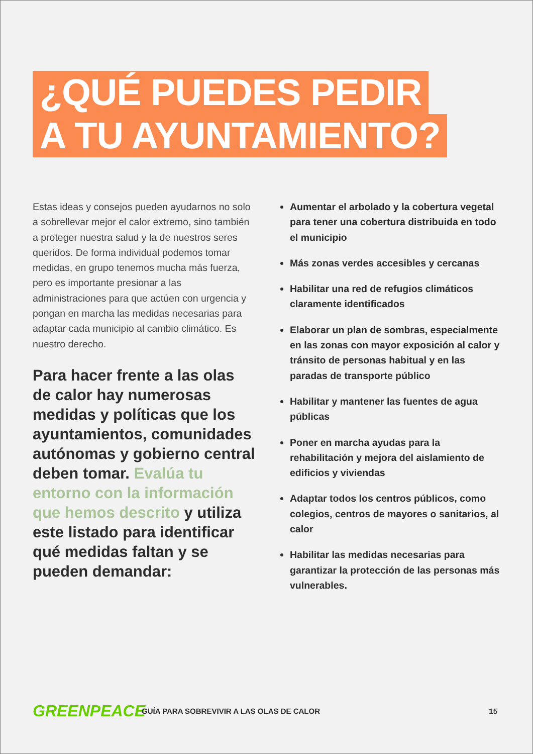¿QUÉ PUEDES PEDIR
A TU AYUNTAMIENTO?
Estas ideas y consejos pueden ayudarnos no solo a sobrellevar mejor el calor extremo, sino también a proteger nuestra salud y la de nuestros seres queridos. De forma individual podemos tomar medidas, en grupo tenemos mucha más fuerza, pero es importante presionar a las administraciones para que actúen con urgencia y pongan en marcha las medidas necesarias para adaptar cada municipio al cambio climático. Es nuestro derecho.
Para hacer frente a las olas de calor hay numerosas medidas y políticas que los ayuntamientos, comunidades autónomas y gobierno central deben tomar. Evalúa tu entorno con la información que hemos descrito y utiliza este listado para identificar qué medidas faltan y se pueden demandar:
Aumentar el arbolado y la cobertura vegetal para tener una cobertura distribuida en todo el municipio
Más zonas verdes accesibles y cercanas
Habilitar una red de refugios climáticos claramente identificados
Elaborar un plan de sombras, especialmente en las zonas con mayor exposición al calor y tránsito de personas habitual y en las paradas de transporte público
Habilitar y mantener las fuentes de agua públicas
Poner en marcha ayudas para la rehabilitación y mejora del aislamiento de edificios y viviendas
Adaptar todos los centros públicos, como colegios, centros de mayores o sanitarios, al calor
Habilitar las medidas necesarias para garantizar la protección de las personas más vulnerables.
GREENPEACE
GUÍA PARA SOBREVIVIR A LAS OLAS DE CALOR
15